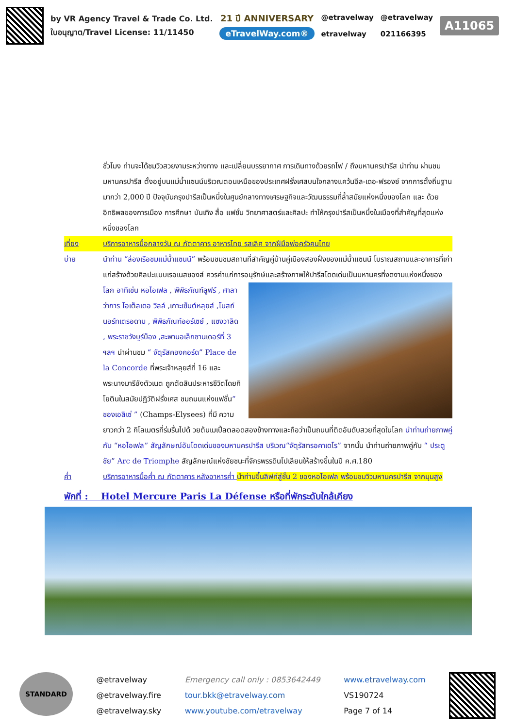by VR Agency Travel & Trade Co. Ltd.
ใบอนุญาต/Travel License: 11/11450
21 ปี ANNIVERSARY
eTravelWay.com®
@etravelway
etravelway
@etravelway
021166395
A11065
ชั่วโมง ท่านจะได้ชมวิวสวยงามระหว่างทาง และเปลี่ยนบรรยากาศ การเดินทางด้วยรถไฟ / ถึงมหานครปารีส นำท่าน ผ่านชม มหานครปารีส ตั้งอยู่บนแม่น้ำแซนน์บริเวณตอนเหนือของประเทศฝรั่งเศสบนใจกลางแคว้นอีล-เดอ-ฟรองซ์ จากการตั้งถิ่นฐานมากว่า 2,000 ปี ปัจจุบันกรุงปารีสเป็นหนึ่งในศูนย์กลางทางเศรษฐกิจและวัฒนธรรมที่ล้ำสมัยแห่งหนึ่งของโลก และ ด้วยอิทธิพลของการเมือง การศึกษา บันเทิง สื่อ แฟชั่น วิทยาศาสตร์และศิลปะ ทำให้กรุงปารีสเป็นหนึ่งในเมืองที่สำคัญที่สุดแห่งหนึ่งของโลก
เที่ยง บริการอาหารมื้อกลางวัน ณ ภัตตาคาร อาหารไทย รสเลิศ จากฝีมือพ่อครัวคนไทย
บ่าย นำท่าน “ล่องเรือชมแม่น้ำแซนน์” พร้อมชมชมสถานที่สำคัญคู่บ้านคู่เมืองสองฝั่งของแม่น้ำแซนน์ โบราณสถานและอาคารที่เก่าแก่สร้างด้วยศิลปะแบบเรอเนสซองส์ ควรค่าแก่การอนุรักษ์และสร้างภาพให้ปารีสโดดเด่นเป็นมหานคร
ที่งดงามแห่งหนึ่งของโลก อาทิเช่น หอไอเฟล , พิพิธภัณฑ์ลูฟร์ , ศาลาว่าการ โอเต็ลเดอ วิลล์ ,เกาะเซ็นต์หลุยส์ ,โบสถ์นอร์ทเตรอดาม , พิพิธภัณฑ์ออร์เซย์ , แซงวาลิด , พระราชวังบูร์บ็อง ,สะพานอเล็กซานเดอร์ที่ 3 ฯลฯ นำผ่านชม “ จัตุรัสคองคอร์ด” Place de la Concorde ที่พระเจ้าหลุยส์ที่ 16 และพระนางมารีอังตัวเนต ถูกตัดสินประหารชีวิตโดยกิโยตินในสมัยปฏิวัติฝรั่งเศส ชมถนนแห่งแฟชั่น“ ชองเอลิเซ่ ” (Champs-Elysees) ที่มี ความยาวกว่า 2 กิโลเมตรที่ร่มรื่นไปด้ วยต้นเมเปิ้ลตลอดสองข้างทางและถือว่าเป็นถนนที่ติดอันดับสวยที่สุดในโลก นำท่านถ่ายภาพคู่กับ “หอไอเฟล” สัญลักษณ์อันโดดเด่นของมหานครปารีส บริเวณ“จัตุรัสทรอคาเดโร” จากนั้น นำท่านถ่ายภาพคู่กับ “ ประตูชัย” Arc de Triomphe สัญลักษณ์แห่งชัยชนะที่จักรพรรดินโปเลียนให้สร้างขึ้นในปี ค.ศ.180
ค่ำ บริการอาหารมื้อค่ำ ณ ภัตตาคาร หลังอาหารค่ำ นำท่านขึ้นลิฟท์สู่ชั้น 2 ของหอไอเฟล พร้อมชมวิวมหานครปารีส จากมุมสูง
พักที่ : Hotel Mercure Paris La Défense หรือที่พักระดับใกล้เคียง
STANDARD
@etravelway
@etravelway.fire
@etravelway.sky
Emergency call only : 0853642449
tour.bkk@etravelway.com
www.youtube.com/etravelway
www.etravelway.com
VS190724
Page 7 of 14